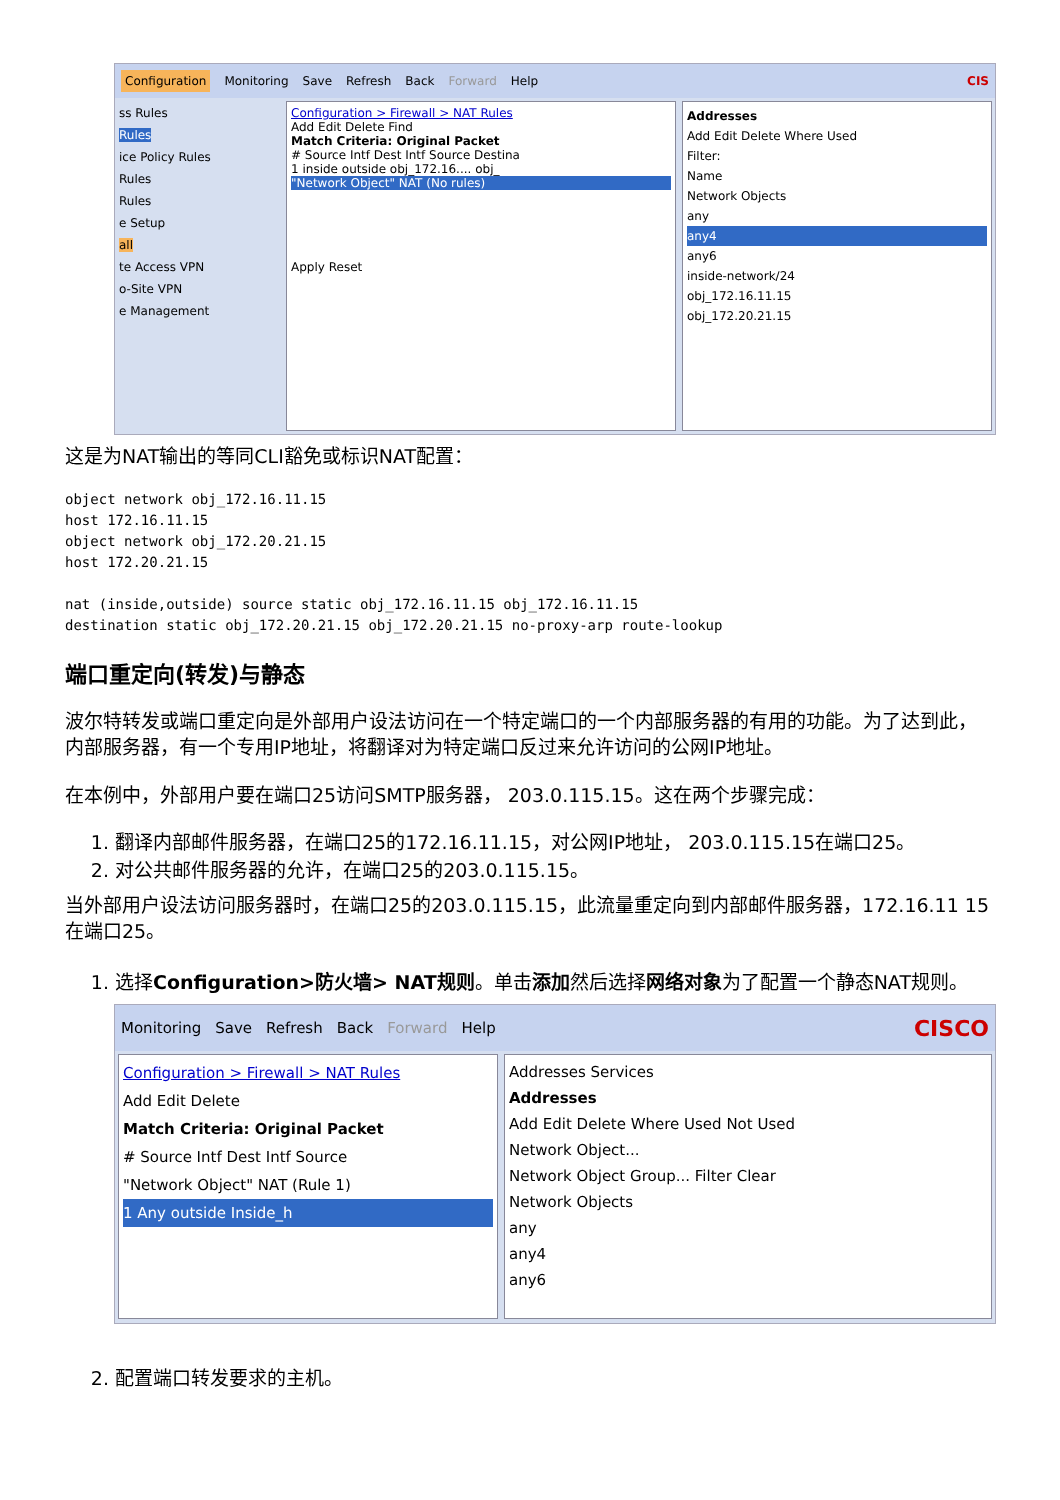Configuration Monitoring Save Refresh Back Forward Help CIS
ss Rules
Rules
ice Policy Rules
Rules
Rules
e Setup
all
te Access VPN
o-Site VPN
e Management
Configuration > Firewall > NAT Rules
Add Edit Delete Find
Match Criteria: Original Packet
# Source Intf Dest Intf Source Destina
1 inside outside obj_172.16.... obj_
"Network Object" NAT (No rules)
Apply Reset
Addresses
Add Edit Delete Where Used
Filter:
Name
Network Objects
any
any4
any6
inside-network/24
obj_172.16.11.15
obj_172.20.21.15
这是为NAT输出的等同CLI豁免或标识NAT配置：
object network obj_172.16.11.15
host 172.16.11.15
object network obj_172.20.21.15
host 172.20.21.15

nat (inside,outside) source static obj_172.16.11.15 obj_172.16.11.15
destination static obj_172.20.21.15 obj_172.20.21.15 no-proxy-arp route-lookup
端口重定向(转发)与静态
波尔特转发或端口重定向是外部用户设法访问在一个特定端口的一个内部服务器的有用的功能。为了达到此，内部服务器，有一个专用IP地址，将翻译对为特定端口反过来允许访问的公网IP地址。
在本例中，外部用户要在端口25访问SMTP服务器， 203.0.115.15。这在两个步骤完成：
1. 翻译内部邮件服务器，在端口25的172.16.11.15，对公网IP地址， 203.0.115.15在端口25。
2. 对公共邮件服务器的允许，在端口25的203.0.115.15。
当外部用户设法访问服务器时，在端口25的203.0.115.15，此流量重定向到内部邮件服务器，172.16.11 15在端口25。
1. 选择Configuration>防火墙> NAT规则。单击添加然后选择网络对象为了配置一个静态NAT规则。
Monitoring Save Refresh Back Forward Help CISCO
Configuration > Firewall > NAT Rules
Add Edit Delete
Match Criteria: Original Packet
# Source Intf Dest Intf Source
"Network Object" NAT (Rule 1)
1 Any outside Inside_h
Addresses Services
Addresses
Add Edit Delete Where Used Not Used
Network Object...
Network Object Group... Filter Clear
Network Objects
any
any4
any6
2. 配置端口转发要求的主机。